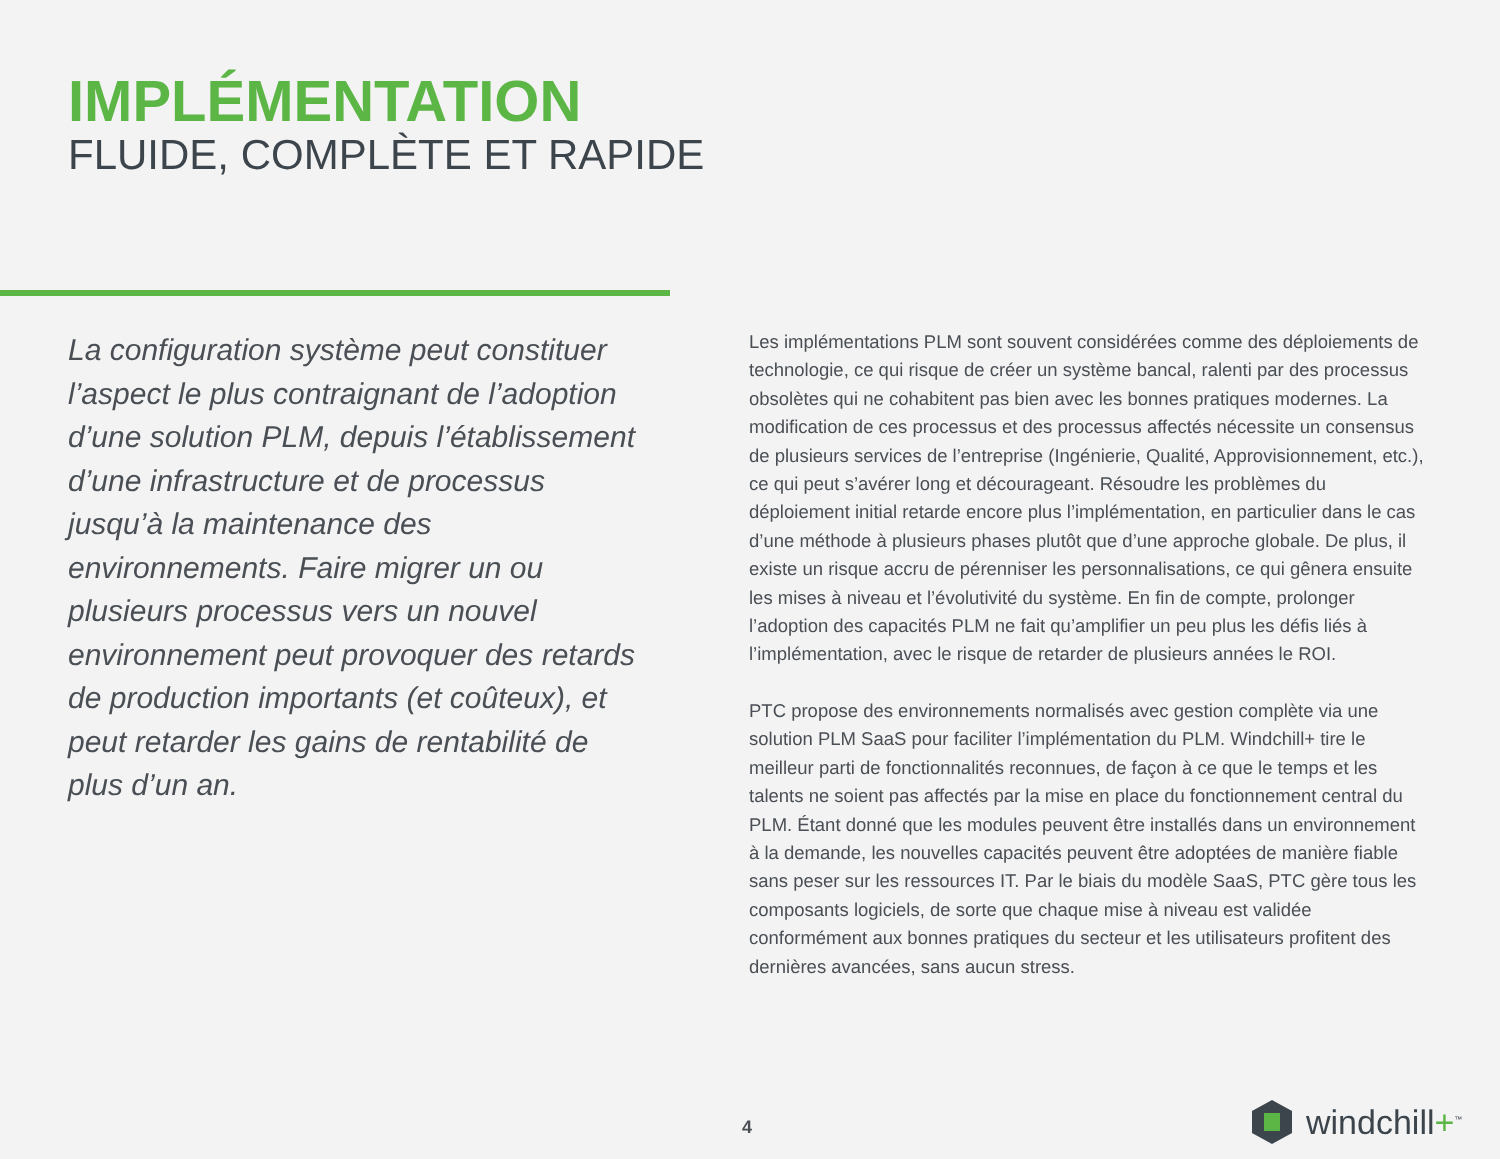IMPLÉMENTATION
FLUIDE, COMPLÈTE ET RAPIDE
La configuration système peut constituer l’aspect le plus contraignant de l’adoption d’une solution PLM, depuis l’établissement d’une infrastructure et de processus jusqu’à la maintenance des environnements. Faire migrer un ou plusieurs processus vers un nouvel environnement peut provoquer des retards de production importants (et coûteux), et peut retarder les gains de rentabilité de plus d’un an.
Les implémentations PLM sont souvent considérées comme des déploiements de technologie, ce qui risque de créer un système bancal, ralenti par des processus obsolètes qui ne cohabitent pas bien avec les bonnes pratiques modernes. La modification de ces processus et des processus affectés nécessite un consensus de plusieurs services de l’entreprise (Ingénierie, Qualité, Approvisionnement, etc.), ce qui peut s’avérer long et décourageant. Résoudre les problèmes du déploiement initial retarde encore plus l’implémentation, en particulier dans le cas d’une méthode à plusieurs phases plutôt que d’une approche globale. De plus, il existe un risque accru de pérenniser les personnalisations, ce qui gênera ensuite les mises à niveau et l’évolutivité du système. En fin de compte, prolonger l’adoption des capacités PLM ne fait qu’amplifier un peu plus les défis liés à l’implémentation, avec le risque de retarder de plusieurs années le ROI.
PTC propose des environnements normalisés avec gestion complète via une solution PLM SaaS pour faciliter l’implémentation du PLM. Windchill+ tire le meilleur parti de fonctionnalités reconnues, de façon à ce que le temps et les talents ne soient pas affectés par la mise en place du fonctionnement central du PLM. Étant donné que les modules peuvent être installés dans un environnement à la demande, les nouvelles capacités peuvent être adoptées de manière fiable sans peser sur les ressources IT. Par le biais du modèle SaaS, PTC gère tous les composants logiciels, de sorte que chaque mise à niveau est validée conformément aux bonnes pratiques du secteur et les utilisateurs profitent des dernières avancées, sans aucun stress.
4 windchill+<sup>™</sup>